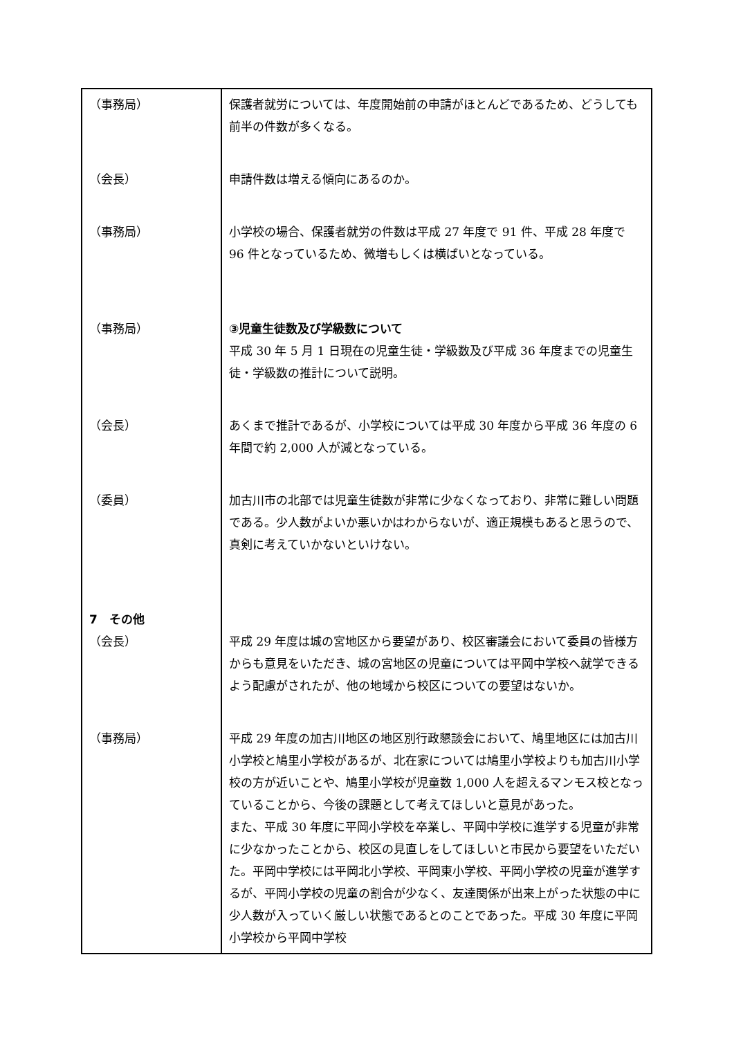| （事務局） | 保護者就労については、年度開始前の申請がほとんどであるため、どうしても前半の件数が多くなる。 |
| （会長） | 申請件数は増える傾向にあるのか。 |
| （事務局） | 小学校の場合、保護者就労の件数は平成 27 年度で 91 件、平成 28 年度で 96 件となっているため、微増もしくは横ばいとなっている。 |
| （事務局） | ③児童生徒数及び学級数について 平成 30 年 5 月 1 日現在の児童生徒・学級数及び平成 36 年度までの児童生徒・学級数の推計について説明。 |
| （会長） | あくまで推計であるが、小学校については平成 30 年度から平成 36 年度の 6 年間で約 2,000 人が減となっている。 |
| （委員） | 加古川市の北部では児童生徒数が非常に少なくなっており、非常に難しい問題である。少人数がよいか悪いかはわからないが、適正規模もあると思うので、真剣に考えていかないといけない。 |
| 7 その他 （会長） | 平成 29 年度は城の宮地区から要望があり、校区審議会において委員の皆様方からも意見をいただき、城の宮地区の児童については平岡中学校へ就学できるよう配慮がされたが、他の地域から校区についての要望はないか。 |
| （事務局） | 平成 29 年度の加古川地区の地区別行政懇談会において、鳩里地区には加古川小学校と鳩里小学校があるが、北在家については鳩里小学校よりも加古川小学校の方が近いことや、鳩里小学校が児童数 1,000 人を超えるマンモス校となっていることから、今後の課題として考えてほしいと意見があった。 また、平成 30 年度に平岡小学校を卒業し、平岡中学校に進学する児童が非常に少なかったことから、校区の見直しをしてほしいと市民から要望をいただいた。平岡中学校には平岡北小学校、平岡東小学校、平岡小学校の児童が進学するが、平岡小学校の児童の割合が少なく、友達関係が出来上がった状態の中に少人数が入っていく厳しい状態であるとのことであった。平成 30 年度に平岡小学校から平岡中学校 |